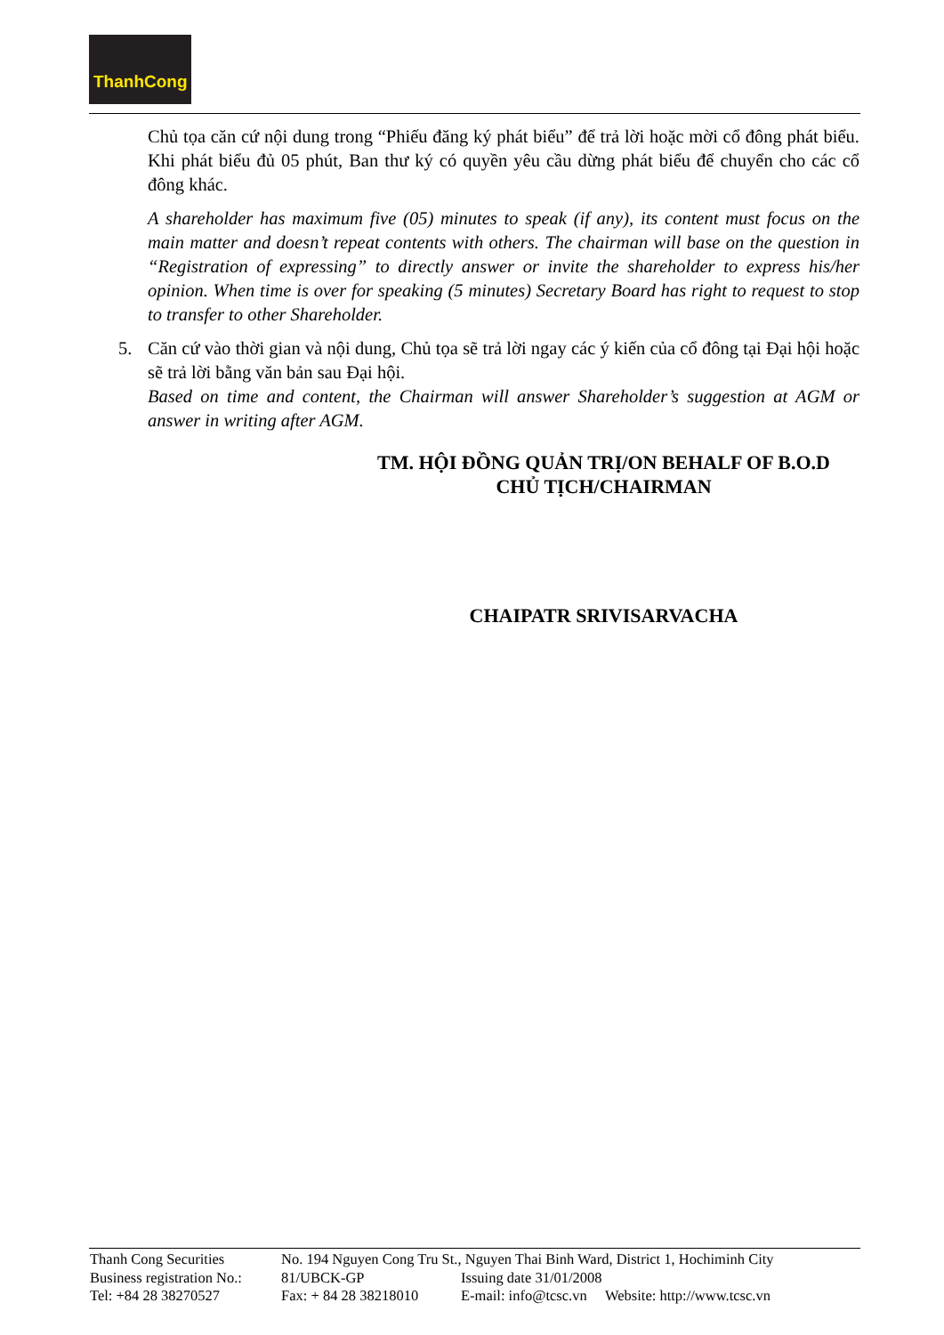ThanhCong
Chủ tọa căn cứ nội dung trong “Phiếu đăng ký phát biểu” để trả lời hoặc mời cổ đông phát biểu. Khi phát biểu đủ 05 phút, Ban thư ký có quyền yêu cầu dừng phát biểu để chuyển cho các cổ đông khác.
A shareholder has maximum five (05) minutes to speak (if any), its content must focus on the main matter and doesn’t repeat contents with others. The chairman will base on the question in “Registration of expressing” to directly answer or invite the shareholder to express his/her opinion. When time is over for speaking (5 minutes) Secretary Board has right to request to stop to transfer to other Shareholder.
5. Căn cứ vào thời gian và nội dung, Chủ tọa sẽ trả lời ngay các ý kiến của cổ đông tại Đại hội hoặc sẽ trả lời bằng văn bản sau Đại hội.
Based on time and content, the Chairman will answer Shareholder’s suggestion at AGM or answer in writing after AGM.
TM. HỘI ĐỒNG QUẢN TRỊ/ON BEHALF OF B.O.D
CHỦ TỊCH/CHAIRMAN
CHAIPATR SRIVISARVACHA
| Thanh Cong Securities | No. 194 Nguyen Cong Tru St., Nguyen Thai Binh Ward, District 1, Hochiminh City | |
| Business registration No.: | 81/UBCK-GP | Issuing date 31/01/2008 |
| Tel: +84 28 38270527 | Fax: + 84 28 38218010 | E-mail: info@tcsc.vn Website: http://www.tcsc.vn |